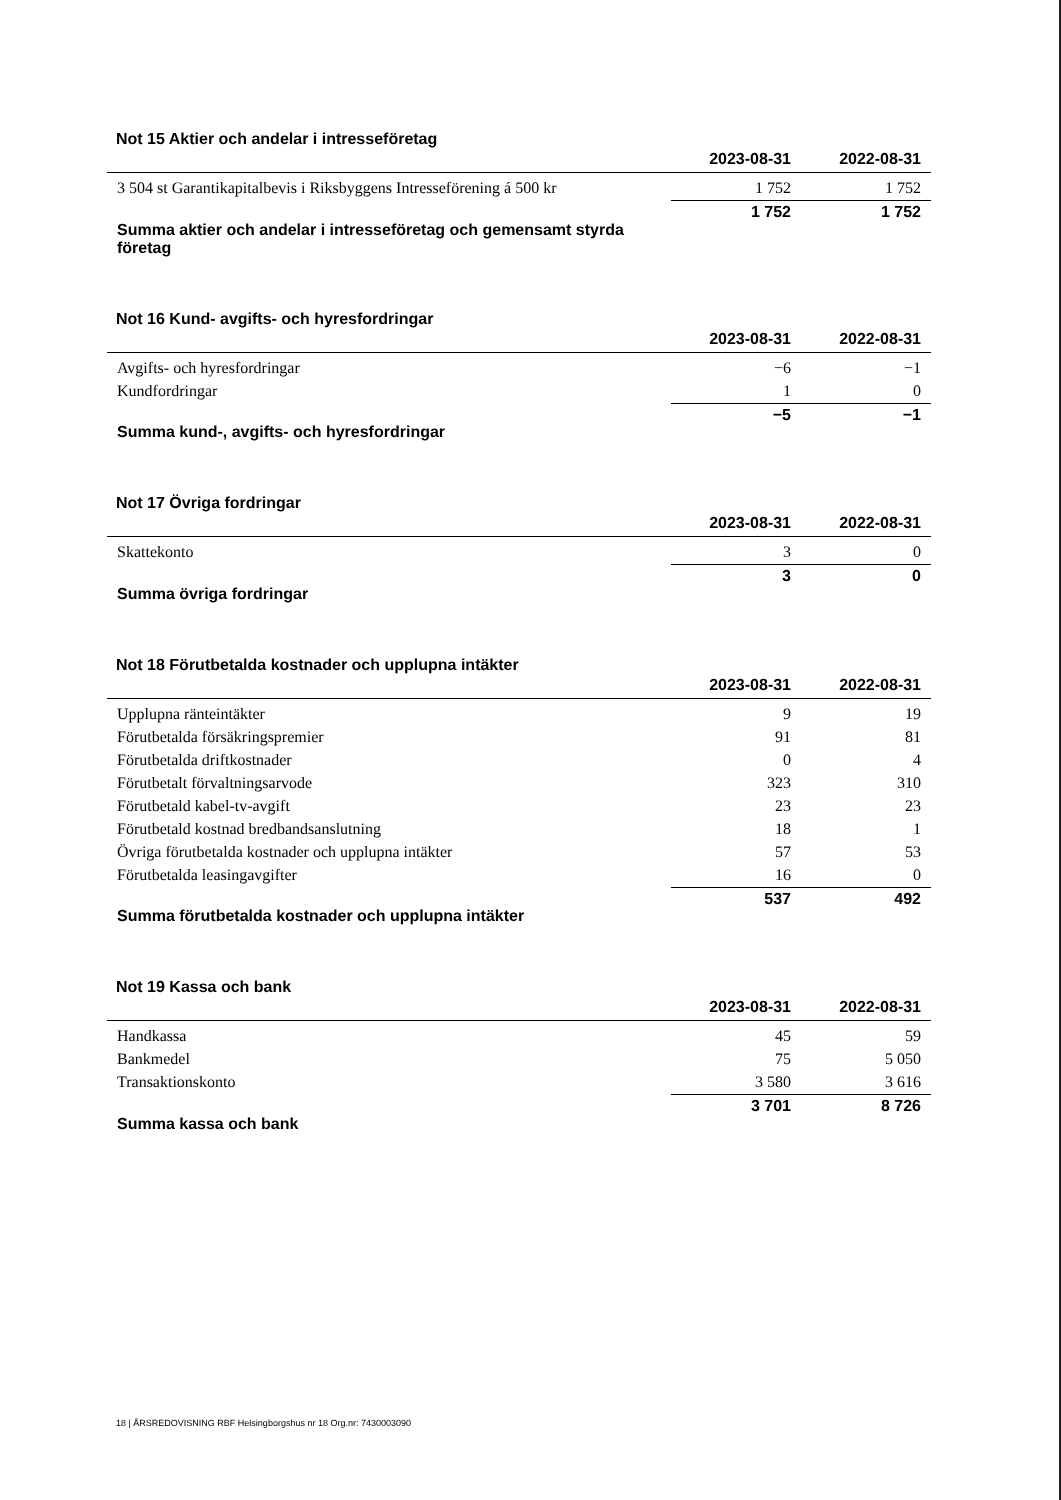Not 15 Aktier och andelar i intresseföretag
| | 2023-08-31 | 2022-08-31 |
| --- | --- | --- |
| 3 504 st Garantikapitalbevis i Riksbyggens Intresseförening á 500 kr | 1 752 | 1 752 |
| Summa aktier och andelar i intresseföretag och gemensamt styrda företag | 1 752 | 1 752 |
Not 16 Kund- avgifts- och hyresfordringar
| | 2023-08-31 | 2022-08-31 |
| --- | --- | --- |
| Avgifts- och hyresfordringar | −6 | −1 |
| Kundfordringar | 1 | 0 |
| Summa kund-, avgifts- och hyresfordringar | −5 | −1 |
Not 17 Övriga fordringar
| | 2023-08-31 | 2022-08-31 |
| --- | --- | --- |
| Skattekonto | 3 | 0 |
| Summa övriga fordringar | 3 | 0 |
Not 18 Förutbetalda kostnader och upplupna intäkter
| | 2023-08-31 | 2022-08-31 |
| --- | --- | --- |
| Upplupna ränteintäkter | 9 | 19 |
| Förutbetalda försäkringspremier | 91 | 81 |
| Förutbetalda driftkostnader | 0 | 4 |
| Förutbetalt förvaltningsarvode | 323 | 310 |
| Förutbetald kabel-tv-avgift | 23 | 23 |
| Förutbetald kostnad bredbandsanslutning | 18 | 1 |
| Övriga förutbetalda kostnader och upplupna intäkter | 57 | 53 |
| Förutbetalda leasingavgifter | 16 | 0 |
| Summa förutbetalda kostnader och upplupna intäkter | 537 | 492 |
Not 19 Kassa och bank
| | 2023-08-31 | 2022-08-31 |
| --- | --- | --- |
| Handkassa | 45 | 59 |
| Bankmedel | 75 | 5 050 |
| Transaktionskonto | 3 580 | 3 616 |
| Summa kassa och bank | 3 701 | 8 726 |
18 | ÅRSREDOVISNING RBF Helsingborgshus nr 18 Org.nr: 7430003090